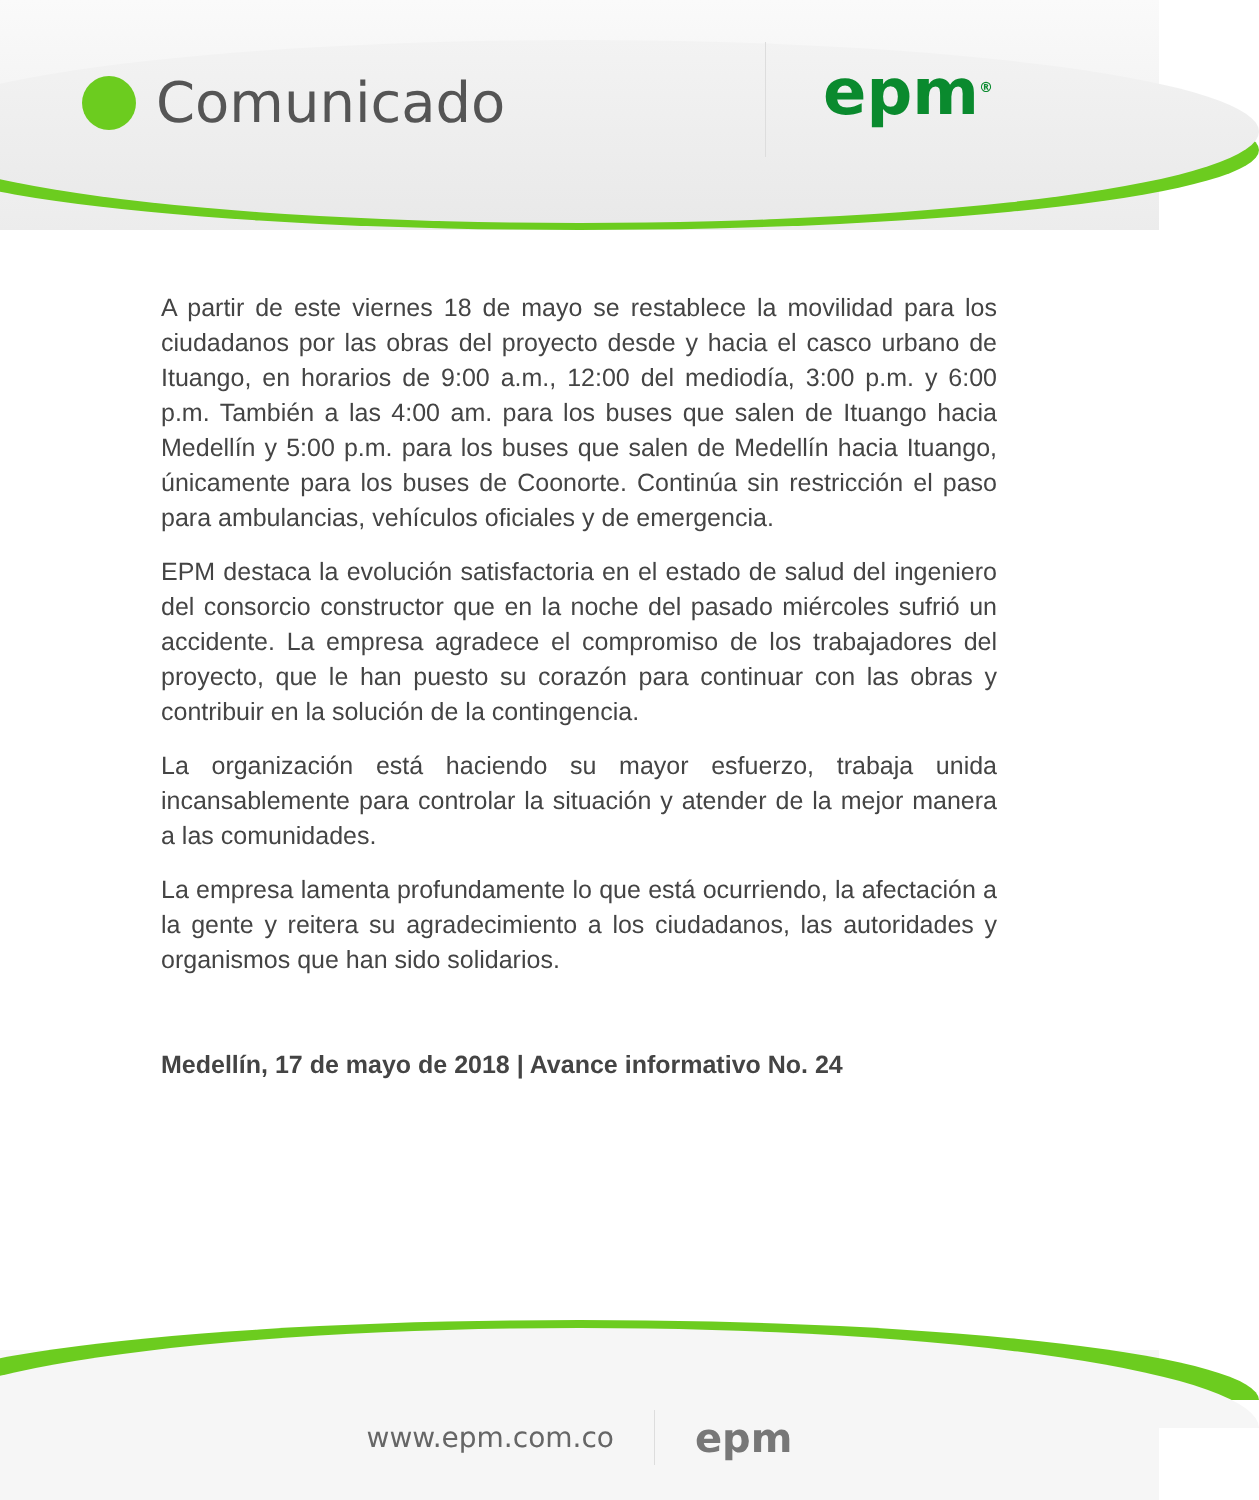Comunicado
epm<sup>®</sup>
A partir de este viernes 18 de mayo se restablece la movilidad para los ciudadanos por las obras del proyecto desde y hacia el casco urbano de Ituango, en horarios de 9:00 a.m., 12:00 del mediodía, 3:00 p.m. y 6:00 p.m. También a las 4:00 am. para los buses que salen de Ituango hacia Medellín y 5:00 p.m. para los buses que salen de Medellín hacia Ituango, únicamente para los buses de Coonorte. Continúa sin restricción el paso para ambulancias, vehículos oficiales y de emergencia.
EPM destaca la evolución satisfactoria en el estado de salud del ingeniero del consorcio constructor que en la noche del pasado miércoles sufrió un accidente. La empresa agradece el compromiso de los trabajadores del proyecto, que le han puesto su corazón para continuar con las obras y contribuir en la solución de la contingencia.
La organización está haciendo su mayor esfuerzo, trabaja unida incansablemente para controlar la situación y atender de la mejor manera a las comunidades.
La empresa lamenta profundamente lo que está ocurriendo, la afectación a la gente y reitera su agradecimiento a los ciudadanos, las autoridades y organismos que han sido solidarios.
Medellín, 17 de mayo de 2018 | Avance informativo No. 24
www.epm.com.co epm